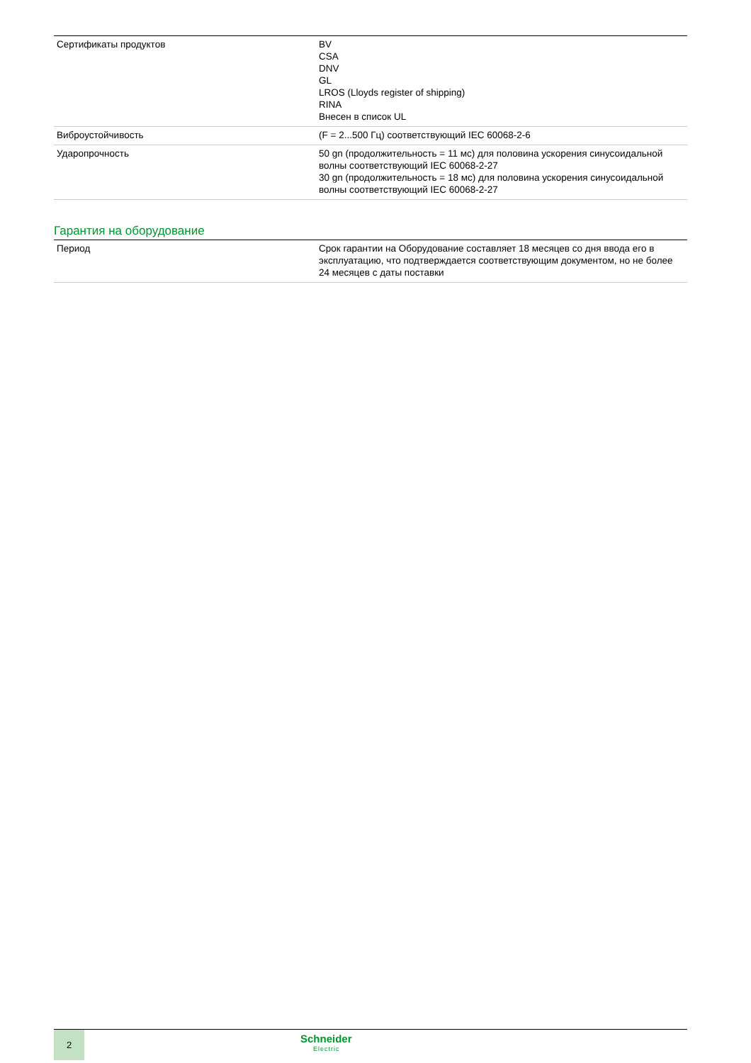| Сертификаты продуктов | BV CSA DNV GL LROS (Lloyds register of shipping) RINA Внесен в список UL |
| Виброустойчивость | (F = 2...500 Гц) соответствующий IEC 60068-2-6 |
| Ударопрочность | 50 gn (продолжительность = 11 мс) для половина ускорения синусоидальной волны соответствующий IEC 60068-2-27 30 gn (продолжительность = 18 мс) для половина ускорения синусоидальной волны соответствующий IEC 60068-2-27 |
Гарантия на оборудование
| Период | Срок гарантии на Оборудование составляет 18 месяцев со дня ввода его в эксплуатацию, что подтверждается соответствующим документом, но не более 24 месяцев с даты поставки |
2 Schneider
Electric